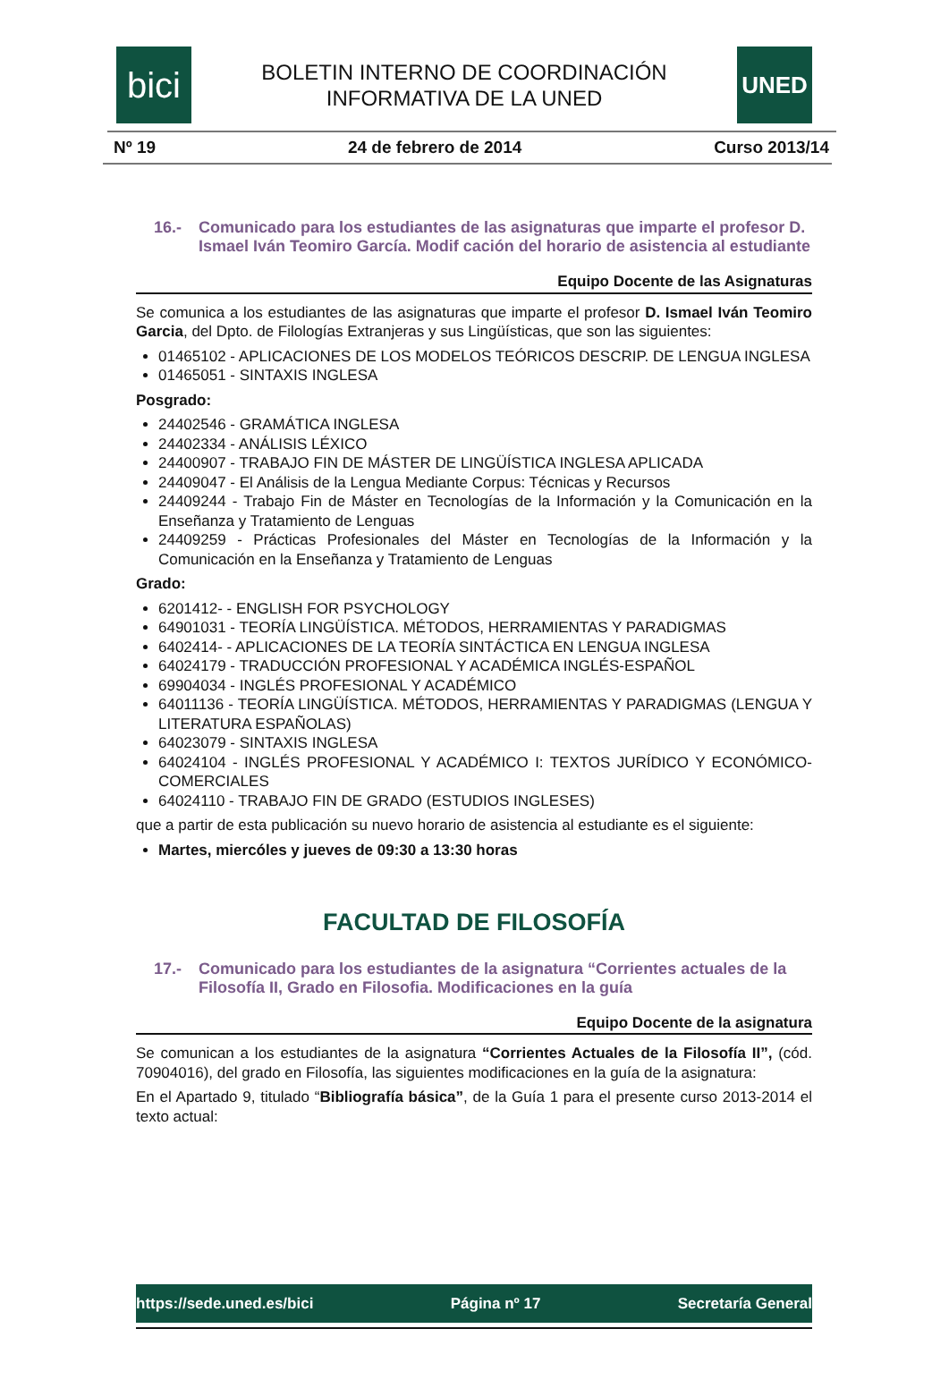bici
BOLETIN INTERNO DE COORDINACIÓN
INFORMATIVA DE LA UNED
UNED
Nº 19 24 de febrero de 2014 Curso 2013/14
16.- Comunicado para los estudiantes de las asignaturas que imparte el profesor D. Ismael Iván Teomiro García. Modif cación del horario de asistencia al estudiante
Equipo Docente de las Asignaturas
Se comunica a los estudiantes de las asignaturas que imparte el profesor D. Ismael Iván Teomiro Garcia, del Dpto. de Filologías Extranjeras y sus Lingüísticas, que son las siguientes:
01465102 - APLICACIONES DE LOS MODELOS TEÓRICOS DESCRIP. DE LENGUA INGLESA
01465051 - SINTAXIS INGLESA
Posgrado:
24402546 - GRAMÁTICA INGLESA
24402334 - ANÁLISIS LÉXICO
24400907 - TRABAJO FIN DE MÁSTER DE LINGÜÍSTICA INGLESA APLICADA
24409047 - El Análisis de la Lengua Mediante Corpus: Técnicas y Recursos
24409244 - Trabajo Fin de Máster en Tecnologías de la Información y la Comunicación en la Enseñanza y Tratamiento de Lenguas
24409259 - Prácticas Profesionales del Máster en Tecnologías de la Información y la Comunicación en la Enseñanza y Tratamiento de Lenguas
Grado:
6201412- - ENGLISH FOR PSYCHOLOGY
64901031 - TEORÍA LINGÜÍSTICA. MÉTODOS, HERRAMIENTAS Y PARADIGMAS
6402414- - APLICACIONES DE LA TEORÍA SINTÁCTICA EN LENGUA INGLESA
64024179 - TRADUCCIÓN PROFESIONAL Y ACADÉMICA INGLÉS-ESPAÑOL
69904034 - INGLÉS PROFESIONAL Y ACADÉMICO
64011136 - TEORÍA LINGÜÍSTICA. MÉTODOS, HERRAMIENTAS Y PARADIGMAS (LENGUA Y LITERATURA ESPAÑOLAS)
64023079 - SINTAXIS INGLESA
64024104 - INGLÉS PROFESIONAL Y ACADÉMICO I: TEXTOS JURÍDICO Y ECONÓMICO-COMERCIALES
64024110 - TRABAJO FIN DE GRADO (ESTUDIOS INGLESES)
que a partir de esta publicación su nuevo horario de asistencia al estudiante es el siguiente:
Martes, miercóles y jueves de 09:30 a 13:30 horas
FACULTAD DE FILOSOFÍA
17.- Comunicado para los estudiantes de la asignatura “Corrientes actuales de la Filosofía II, Grado en Filosofia. Modificaciones en la guía
Equipo Docente de la asignatura
Se comunican a los estudiantes de la asignatura “Corrientes Actuales de la Filosofía II”, (cód. 70904016), del grado en Filosofía, las siguientes modificaciones en la guía de la asignatura:
En el Apartado 9, titulado “Bibliografía básica”, de la Guía 1 para el presente curso 2013-2014 el texto actual:
https://sede.uned.es/bici Página nº 17 Secretaría General